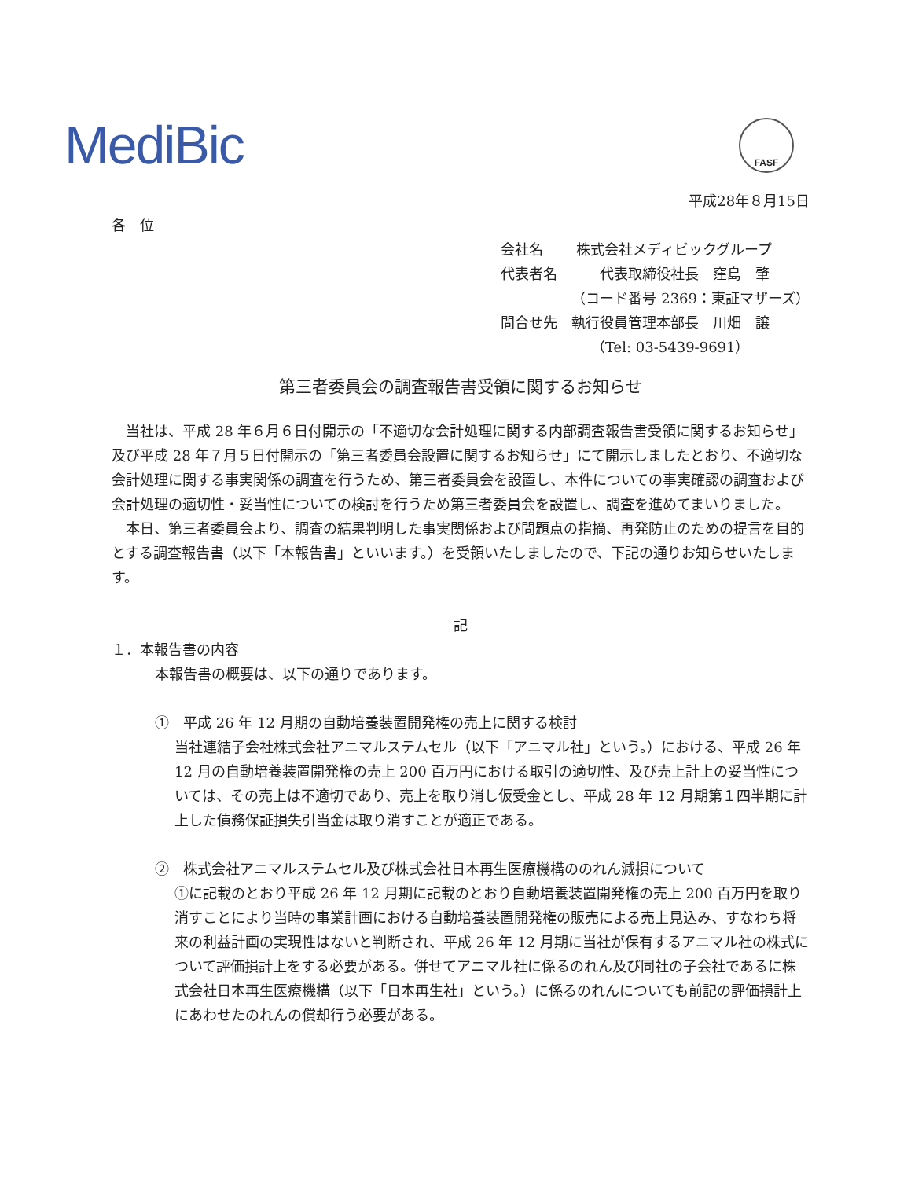MediBic FASF
平成28年８月15日
各　位
会社名　　 株式会社メディビックグループ
代表者名　　　代表取締役社長　窪島　肇
（コード番号 2369：東証マザーズ）
問合せ先　執行役員管理本部長　川畑　譲
（Tel: 03-5439-9691）
第三者委員会の調査報告書受領に関するお知らせ
　当社は、平成 28 年６月６日付開示の「不適切な会計処理に関する内部調査報告書受領に関するお知らせ」及び平成 28 年７月５日付開示の「第三者委員会設置に関するお知らせ」にて開示しましたとおり、不適切な会計処理に関する事実関係の調査を行うため、第三者委員会を設置し、本件についての事実確認の調査および会計処理の適切性・妥当性についての検討を行うため第三者委員会を設置し、調査を進めてまいりました。
　本日、第三者委員会より、調査の結果判明した事実関係および問題点の指摘、再発防止のための提言を目的とする調査報告書（以下「本報告書」といいます。）を受領いたしましたので、下記の通りお知らせいたします。
記
１．本報告書の内容
本報告書の概要は、以下の通りであります。
①　平成 26 年 12 月期の自動培養装置開発権の売上に関する検討
当社連結子会社株式会社アニマルステムセル（以下「アニマル社」という。）における、平成 26 年 12 月の自動培養装置開発権の売上 200 百万円における取引の適切性、及び売上計上の妥当性については、その売上は不適切であり、売上を取り消し仮受金とし、平成 28 年 12 月期第１四半期に計上した債務保証損失引当金は取り消すことが適正である。
②　株式会社アニマルステムセル及び株式会社日本再生医療機構ののれん減損について
①に記載のとおり平成 26 年 12 月期に記載のとおり自動培養装置開発権の売上 200 百万円を取り消すことにより当時の事業計画における自動培養装置開発権の販売による売上見込み、すなわち将来の利益計画の実現性はないと判断され、平成 26 年 12 月期に当社が保有するアニマル社の株式について評価損計上をする必要がある。併せてアニマル社に係るのれん及び同社の子会社であるに株式会社日本再生医療機構（以下「日本再生社」という。）に係るのれんについても前記の評価損計上にあわせたのれんの償却行う必要がある。